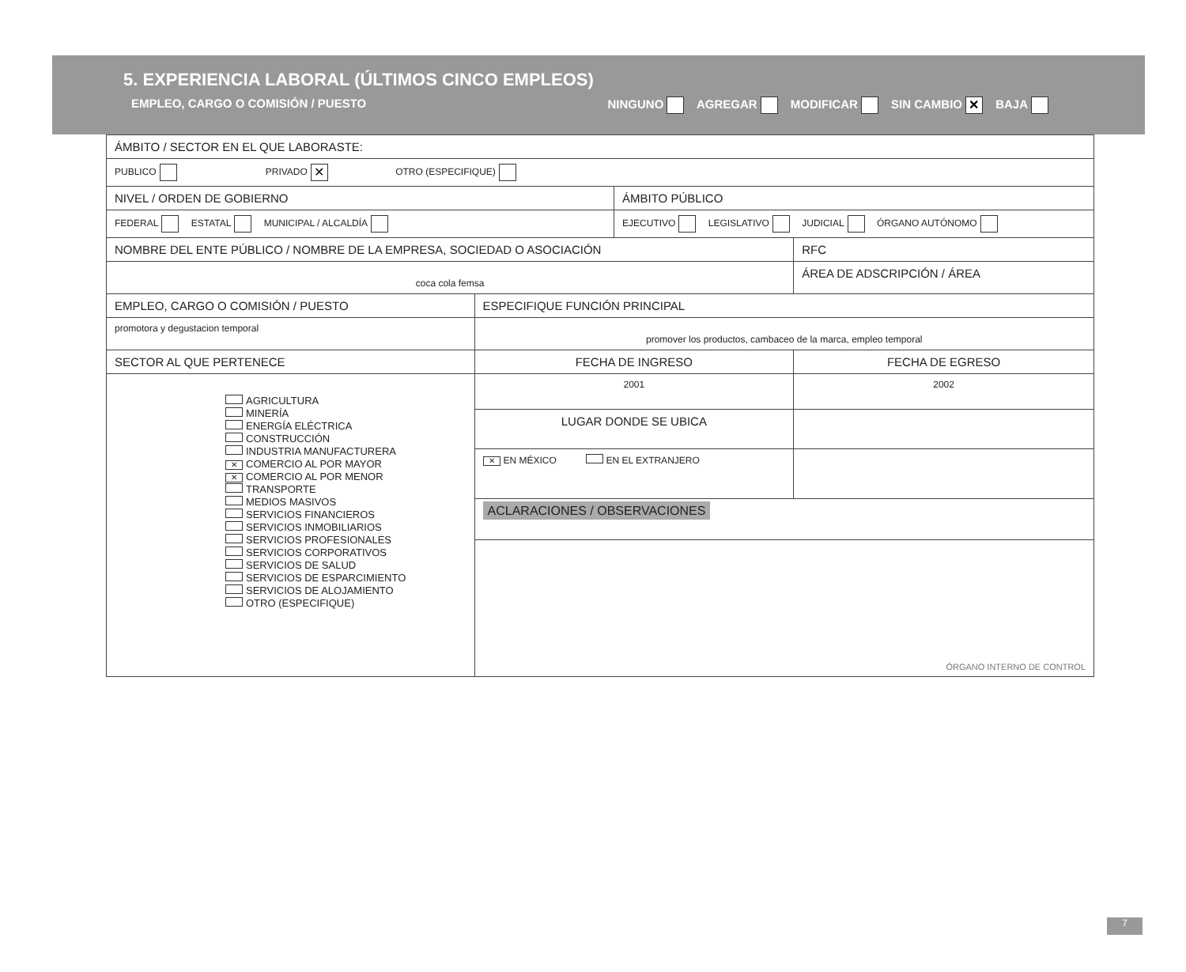5. EXPERIENCIA LABORAL (ÚLTIMOS CINCO EMPLEOS)
EMPLEO, CARGO O COMISIÓN / PUESTO NINGUNO AGREGAR MODIFICAR SIN CAMBIO ✕ BAJA
| ÁMBITO / SECTOR EN EL QUE LABORASTE: | | | |
| PUBLICO PRIVADO ✕ OTRO (ESPECIFIQUE) | | | |
| NIVEL / ORDEN DE GOBIERNO | | ÁMBITO PÚBLICO | |
| FEDERAL ESTATAL MUNICIPAL / ALCALDÍA | | EJECUTIVO LEGISLATIVO JUDICIAL ÓRGANO AUTÓNOMO | |
| NOMBRE DEL ENTE PÚBLICO / NOMBRE DE LA EMPRESA, SOCIEDAD O ASOCIACIÓN | | | RFC |
| coca cola femsa | | | ÁREA DE ADSCRIPCIÓN / ÁREA |
| EMPLEO, CARGO O COMISIÓN / PUESTO | ESPECIFIQUE FUNCIÓN PRINCIPAL | | |
| promotora y degustacion temporal | promover los productos, cambaceo de la marca, empleo temporal | | |
| SECTOR AL QUE PERTENECE | FECHA DE INGRESO | | FECHA DE EGRESO |
| AGRICULTURA MINERÍA ENERGÍA ELÉCTRICA CONSTRUCCIÓN INDUSTRIA MANUFACTURERA ✕ COMERCIO AL POR MAYOR ✕ COMERCIO AL POR MENOR TRANSPORTE MEDIOS MASIVOS SERVICIOS FINANCIEROS SERVICIOS INMOBILIARIOS SERVICIOS PROFESIONALES SERVICIOS CORPORATIVOS SERVICIOS DE SALUD SERVICIOS DE ESPARCIMIENTO SERVICIOS DE ALOJAMIENTO OTRO (ESPECIFIQUE) | 2001 | | 2002 |
| | LUGAR DONDE SE UBICA | | |
| | ✕ EN MÉXICO EN EL EXTRANJERO | | |
| | ACLARACIONES / OBSERVACIONES | | |
| | ÓRGANO INTERNO DE CONTROL | | |
7